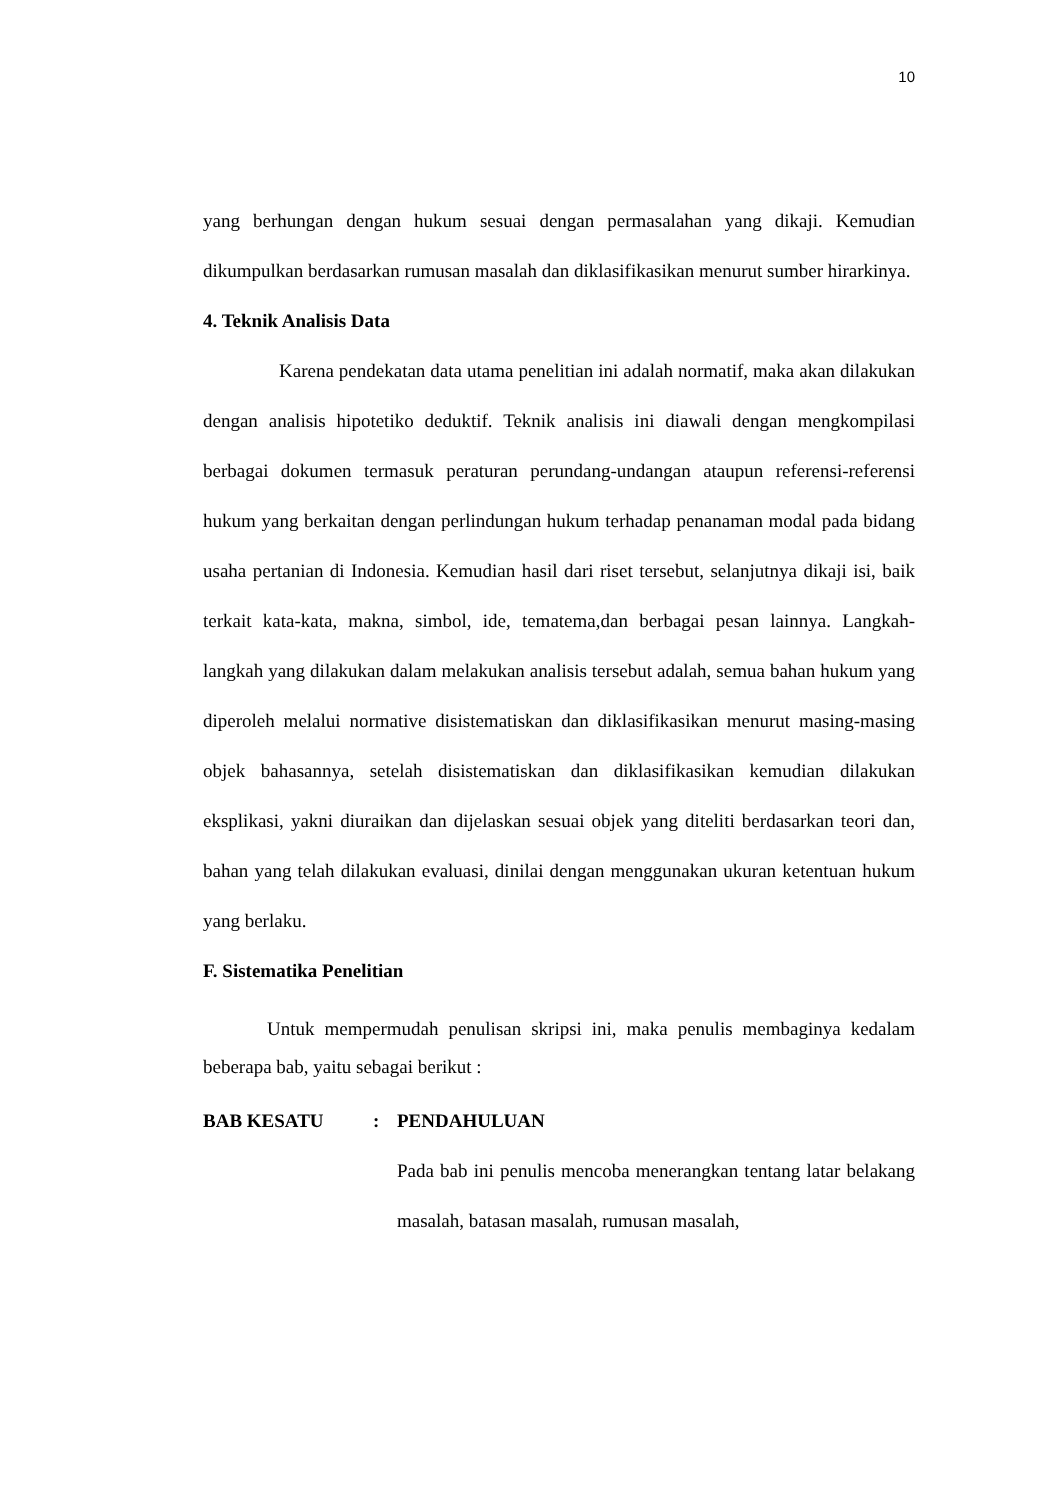10
yang berhungan dengan hukum sesuai dengan permasalahan yang dikaji. Kemudian dikumpulkan berdasarkan rumusan masalah dan diklasifikasikan menurut sumber hirarkinya.
4. Teknik Analisis Data
Karena pendekatan data utama penelitian ini adalah normatif, maka akan dilakukan dengan analisis hipotetiko deduktif. Teknik analisis ini diawali dengan mengkompilasi berbagai dokumen termasuk peraturan perundang-undangan ataupun referensi-referensi hukum yang berkaitan dengan perlindungan hukum terhadap penanaman modal pada bidang usaha pertanian di Indonesia. Kemudian hasil dari riset tersebut, selanjutnya dikaji isi, baik terkait kata-kata, makna, simbol, ide, tematema,dan berbagai pesan lainnya. Langkah-langkah yang dilakukan dalam melakukan analisis tersebut adalah, semua bahan hukum yang diperoleh melalui normative disistematiskan dan diklasifikasikan menurut masing-masing objek bahasannya, setelah disistematiskan dan diklasifikasikan kemudian dilakukan eksplikasi, yakni diuraikan dan dijelaskan sesuai objek yang diteliti berdasarkan teori dan, bahan yang telah dilakukan evaluasi, dinilai dengan menggunakan ukuran ketentuan hukum yang berlaku.
F. Sistematika Penelitian
Untuk mempermudah penulisan skripsi ini, maka penulis membaginya kedalam beberapa bab, yaitu sebagai berikut :
BAB KESATU: PENDAHULUAN
Pada bab ini penulis mencoba menerangkan tentang latar belakang masalah, batasan masalah, rumusan masalah,